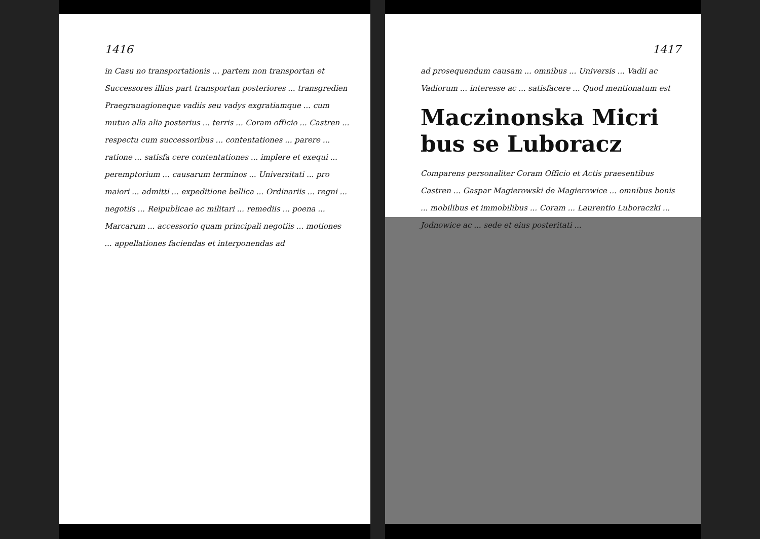1416
in Casu no transportationis ... partem non transportan et Successores illius part transportan posteriores ... transgredien Praegrauagioneque vadiis seu vadys exgratiamque ... cum mutuo alla alia posterius ... terris ... Coram officio ... Castren ... respectu cum successoribus ... contentationes ... parere ... ratione ... satisfa cere contentationes ... implere et exequi ... peremptorium ... causarum terminos ... Universitati ... pro maiori ... admitti ... expeditione bellica ... Ordinariis ... regni ... negotiis ... Reipublicae ac militari ... remediis ... poena ... Marcarum ... accessorio quam principali negotiis ... motiones ... appellationes faciendas et interponendas ad
1417
ad prosequendum causam ... omnibus ... Universis ... Vadii ac Vadiorum ... interesse ac ... satisfacere ... Quod mentionatum est
Maczinonska Micri bus se Luboracz
Comparens personaliter Coram Officio et Actis praesentibus Castren ... Gaspar Magierowski de Magierowice ... omnibus bonis ... mobilibus et immobilibus ... Coram ... Laurentio Luboraczki ... Jodnowice ac ... sede et eius posteritati ...